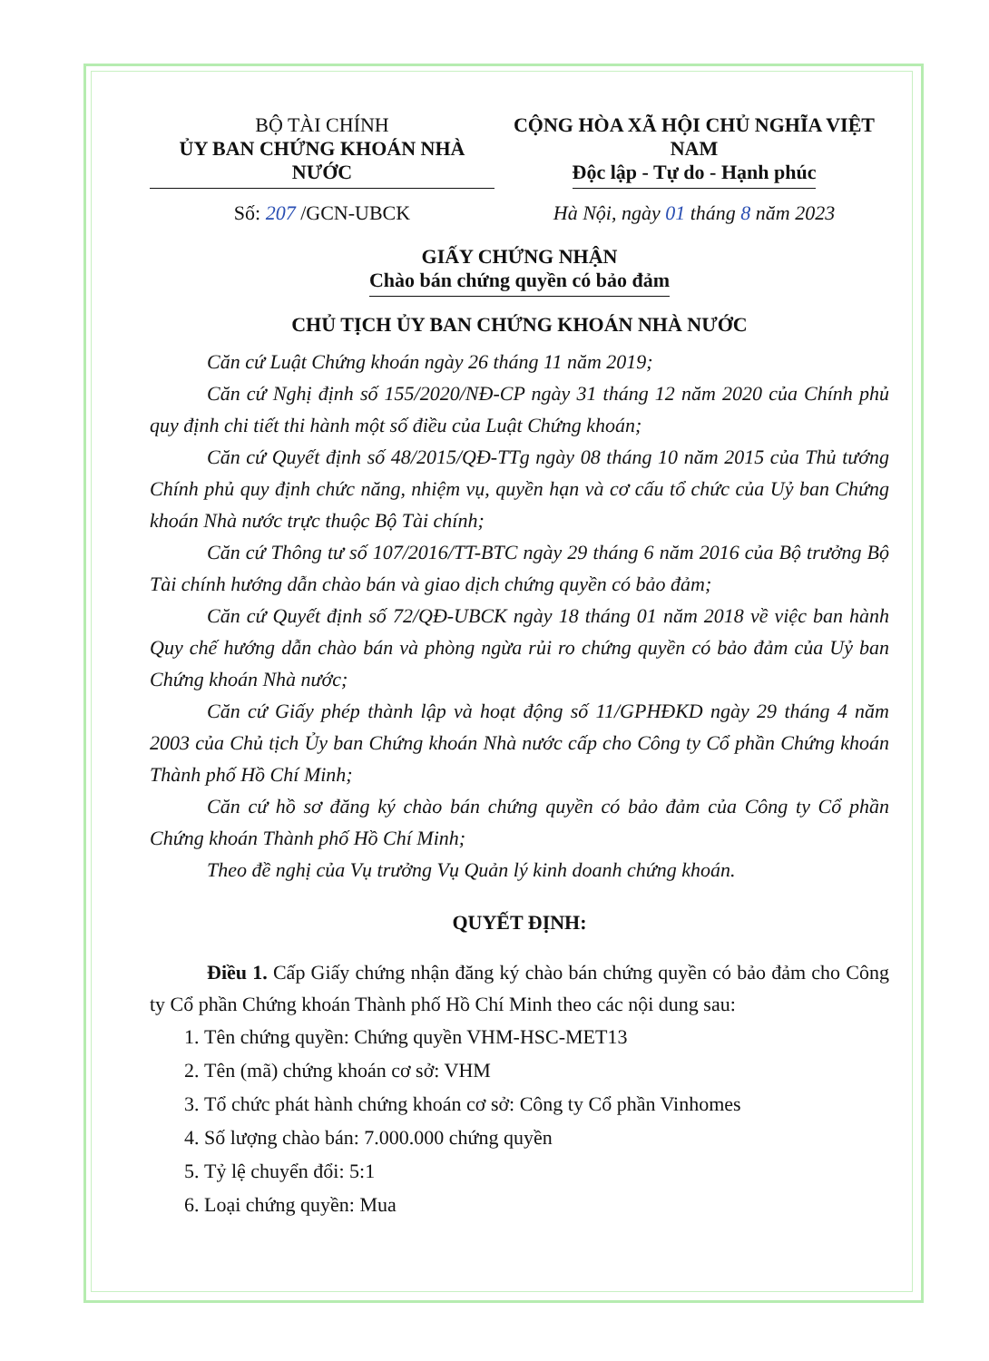BỘ TÀI CHÍNH
ỦY BAN CHỨNG KHOÁN NHÀ NƯỚC
Số: 207 /GCN-UBCK
CỘNG HÒA XÃ HỘI CHỦ NGHĨA VIỆT NAM
Độc lập - Tự do - Hạnh phúc
Hà Nội, ngày 01 tháng 8 năm 2023
GIẤY CHỨNG NHẬN
Chào bán chứng quyền có bảo đảm
CHỦ TỊCH ỦY BAN CHỨNG KHOÁN NHÀ NƯỚC
Căn cứ Luật Chứng khoán ngày 26 tháng 11 năm 2019;
Căn cứ Nghị định số 155/2020/NĐ-CP ngày 31 tháng 12 năm 2020 của Chính phủ quy định chi tiết thi hành một số điều của Luật Chứng khoán;
Căn cứ Quyết định số 48/2015/QĐ-TTg ngày 08 tháng 10 năm 2015 của Thủ tướng Chính phủ quy định chức năng, nhiệm vụ, quyền hạn và cơ cấu tổ chức của Uỷ ban Chứng khoán Nhà nước trực thuộc Bộ Tài chính;
Căn cứ Thông tư số 107/2016/TT-BTC ngày 29 tháng 6 năm 2016 của Bộ trưởng Bộ Tài chính hướng dẫn chào bán và giao dịch chứng quyền có bảo đảm;
Căn cứ Quyết định số 72/QĐ-UBCK ngày 18 tháng 01 năm 2018 về việc ban hành Quy chế hướng dẫn chào bán và phòng ngừa rủi ro chứng quyền có bảo đảm của Uỷ ban Chứng khoán Nhà nước;
Căn cứ Giấy phép thành lập và hoạt động số 11/GPHĐKD ngày 29 tháng 4 năm 2003 của Chủ tịch Ủy ban Chứng khoán Nhà nước cấp cho Công ty Cổ phần Chứng khoán Thành phố Hồ Chí Minh;
Căn cứ hồ sơ đăng ký chào bán chứng quyền có bảo đảm của Công ty Cổ phần Chứng khoán Thành phố Hồ Chí Minh;
Theo đề nghị của Vụ trưởng Vụ Quản lý kinh doanh chứng khoán.
QUYẾT ĐỊNH:
Điều 1. Cấp Giấy chứng nhận đăng ký chào bán chứng quyền có bảo đảm cho Công ty Cổ phần Chứng khoán Thành phố Hồ Chí Minh theo các nội dung sau:
1. Tên chứng quyền: Chứng quyền VHM-HSC-MET13
2. Tên (mã) chứng khoán cơ sở: VHM
3. Tổ chức phát hành chứng khoán cơ sở: Công ty Cổ phần Vinhomes
4. Số lượng chào bán: 7.000.000 chứng quyền
5. Tỷ lệ chuyển đổi: 5:1
6. Loại chứng quyền: Mua